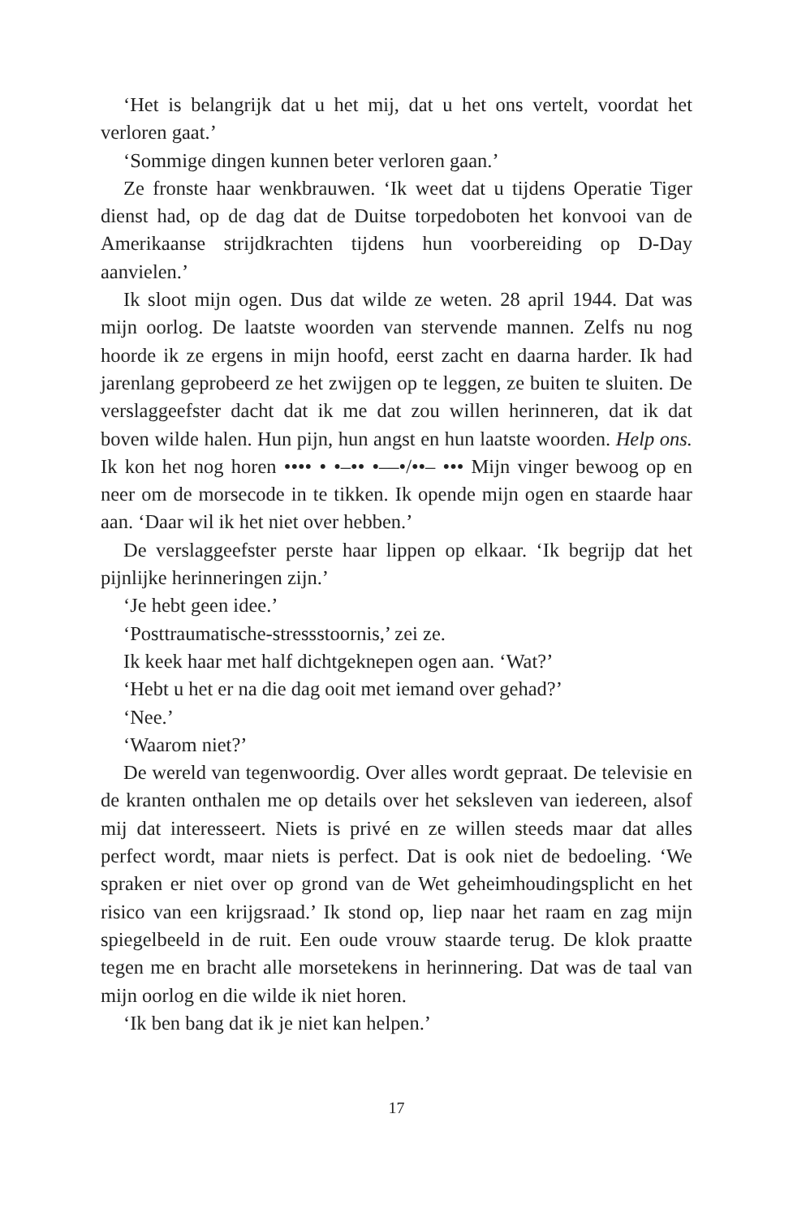‘Het is belangrijk dat u het mij, dat u het ons vertelt, voordat het verloren gaat.’
‘Sommige dingen kunnen beter verloren gaan.’
Ze fronste haar wenkbrauwen. ‘Ik weet dat u tijdens Operatie Tiger dienst had, op de dag dat de Duitse torpedoboten het konvooi van de Amerikaanse strijdkrachten tijdens hun voorbereiding op D-Day aanvielen.’
Ik sloot mijn ogen. Dus dat wilde ze weten. 28 april 1944. Dat was mijn oorlog. De laatste woorden van stervende mannen. Zelfs nu nog hoorde ik ze ergens in mijn hoofd, eerst zacht en daarna harder. Ik had jarenlang geprobeerd ze het zwijgen op te leggen, ze buiten te sluiten. De verslaggeefster dacht dat ik me dat zou willen herinneren, dat ik dat boven wilde halen. Hun pijn, hun angst en hun laatste woorden. Help ons. Ik kon het nog horen •••• • •–•• •––•/••– ••• Mijn vinger bewoog op en neer om de morsecode in te tikken. Ik opende mijn ogen en staarde haar aan. ‘Daar wil ik het niet over hebben.’
De verslaggeefster perste haar lippen op elkaar. ‘Ik begrijp dat het pijnlijke herinneringen zijn.’
‘Je hebt geen idee.’
‘Posttraumatische-stressstoornis,’ zei ze.
Ik keek haar met half dichtgeknepen ogen aan. ‘Wat?’
‘Hebt u het er na die dag ooit met iemand over gehad?’
‘Nee.’
‘Waarom niet?’
De wereld van tegenwoordig. Over alles wordt gepraat. De televisie en de kranten onthalen me op details over het seksleven van iedereen, alsof mij dat interesseert. Niets is privé en ze willen steeds maar dat alles perfect wordt, maar niets is perfect. Dat is ook niet de bedoeling. ‘We spraken er niet over op grond van de Wet geheimhoudingsplicht en het risico van een krijgsraad.’ Ik stond op, liep naar het raam en zag mijn spiegelbeeld in de ruit. Een oude vrouw staarde terug. De klok praatte tegen me en bracht alle morsetekens in herinnering. Dat was de taal van mijn oorlog en die wilde ik niet horen.
‘Ik ben bang dat ik je niet kan helpen.’
17